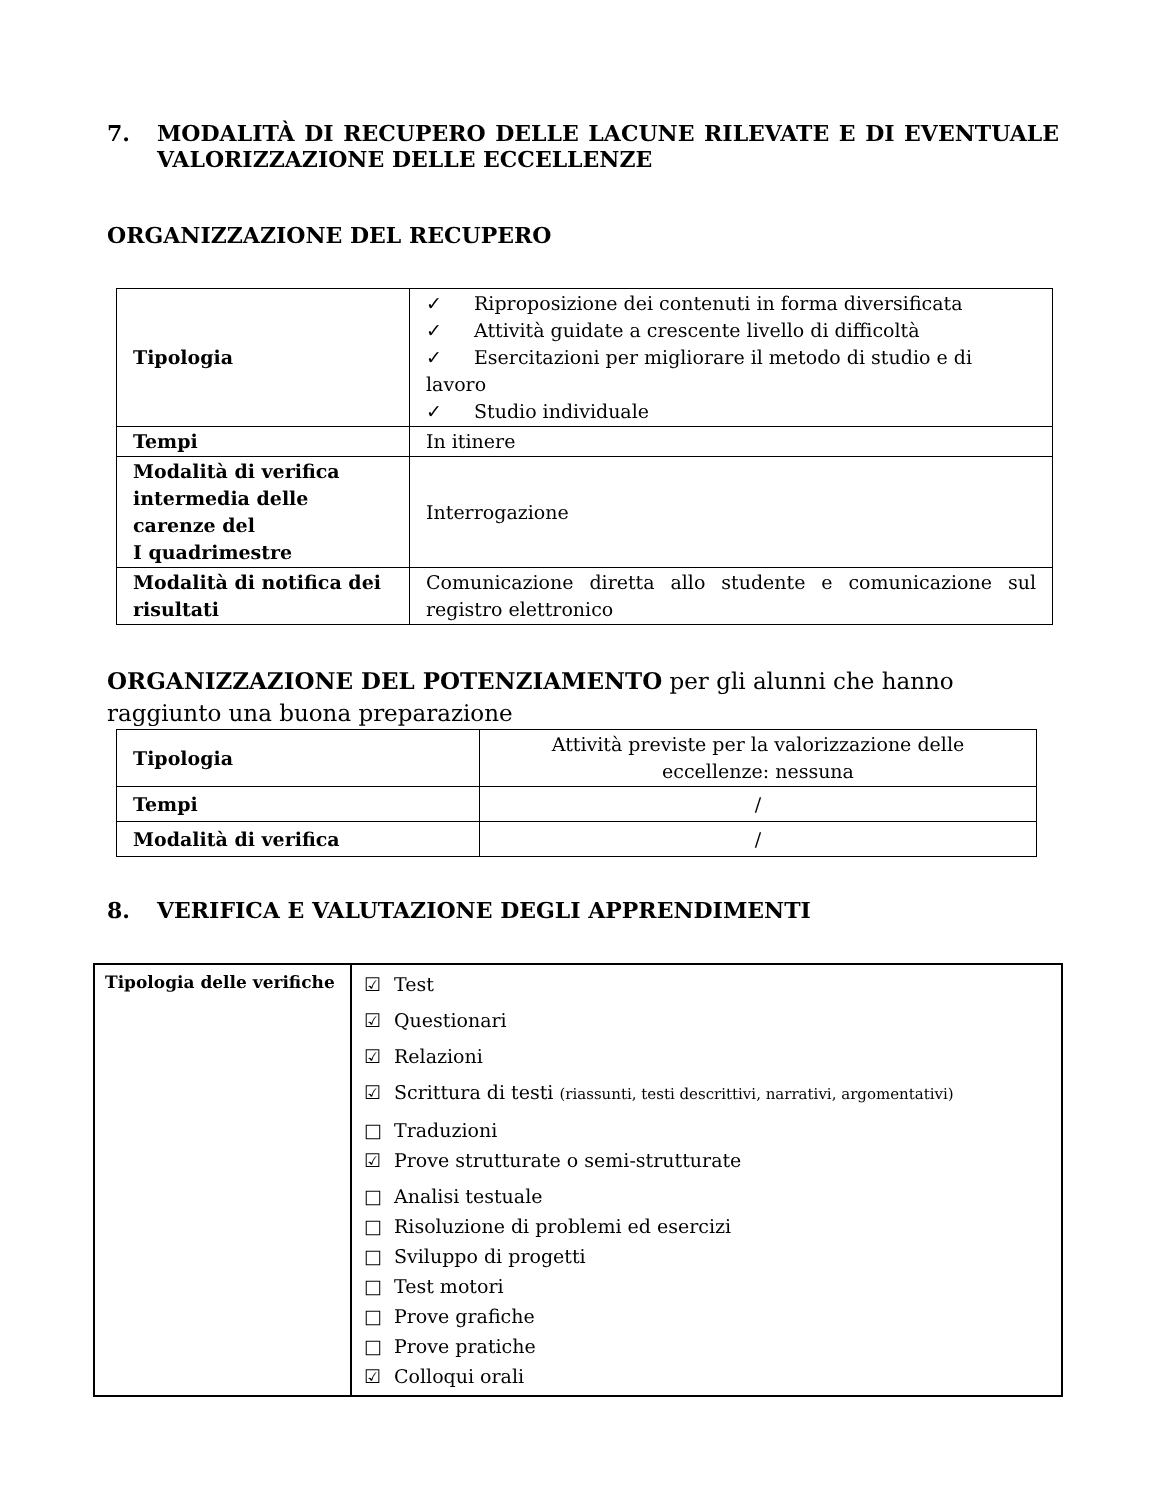7. MODALITÀ DI RECUPERO DELLE LACUNE RILEVATE E DI EVENTUALE VALORIZZAZIONE DELLE ECCELLENZE
ORGANIZZAZIONE DEL RECUPERO
| Tipologia | ✓ Riproposizione dei contenuti in forma diversificata ✓ Attività guidate a crescente livello di difficoltà ✓ Esercitazioni per migliorare il metodo di studio e di lavoro ✓ Studio individuale |
| Tempi | In itinere |
| Modalità di verifica intermedia delle carenze del I quadrimestre | Interrogazione |
| Modalità di notifica dei risultati | Comunicazione diretta allo studente e comunicazione sul registro elettronico |
ORGANIZZAZIONE DEL POTENZIAMENTO per gli alunni che hanno raggiunto una buona preparazione
| Tipologia | Attività previste per la valorizzazione delle eccellenze: nessuna |
| Tempi | / |
| Modalità di verifica | / |
8. VERIFICA E VALUTAZIONE DEGLI APPRENDIMENTI
| Tipologia delle verifiche | ☑ Test ☑ Questionari ☑ Relazioni ☑ Scrittura di testi (riassunti, testi descrittivi, narrativi, argomentativi) □ Traduzioni ☑ Prove strutturate o semi-strutturate □ Analisi testuale □ Risoluzione di problemi ed esercizi □ Sviluppo di progetti □ Test motori □ Prove grafiche □ Prove pratiche ☑ Colloqui orali |